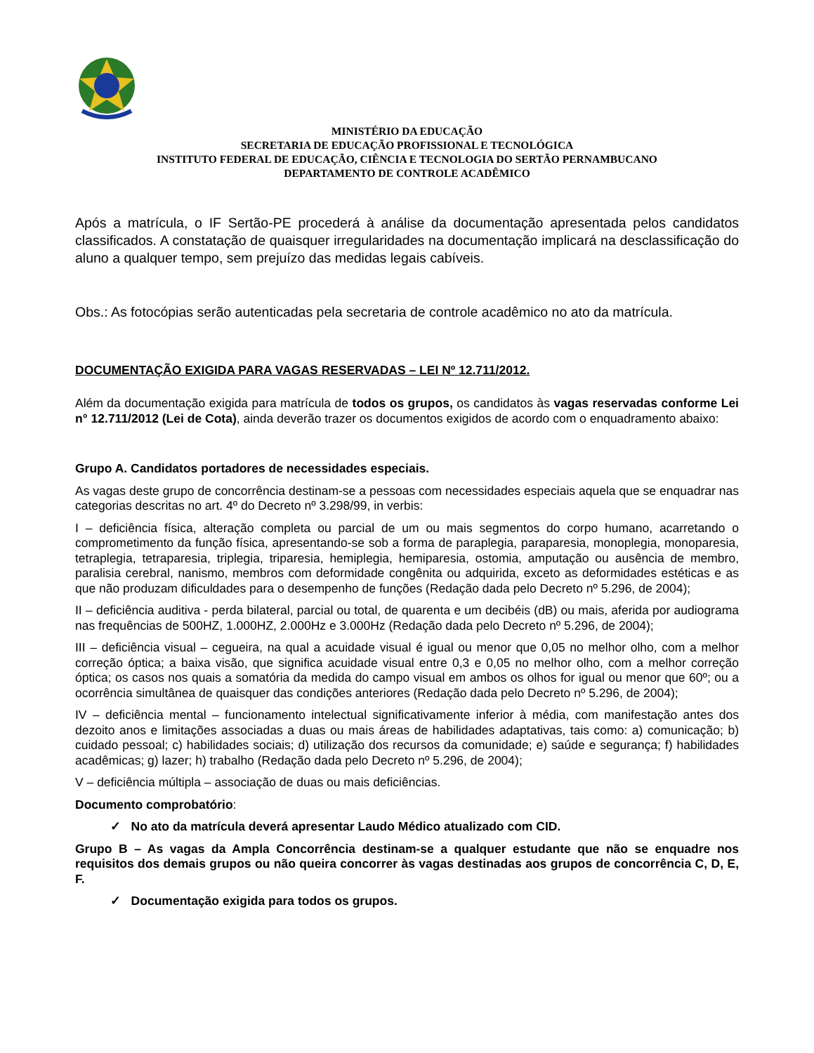MINISTÉRIO DA EDUCAÇÃO
SECRETARIA DE EDUCAÇÃO PROFISSIONAL E TECNOLÓGICA
INSTITUTO FEDERAL DE EDUCAÇÃO, CIÊNCIA E TECNOLOGIA DO SERTÃO PERNAMBUCANO
DEPARTAMENTO DE CONTROLE ACADÊMICO
Após a matrícula, o IF Sertão-PE procederá à análise da documentação apresentada pelos candidatos classificados. A constatação de quaisquer irregularidades na documentação implicará na desclassificação do aluno a qualquer tempo, sem prejuízo das medidas legais cabíveis.
Obs.: As fotocópias serão autenticadas pela secretaria de controle acadêmico no ato da matrícula.
DOCUMENTAÇÃO EXIGIDA PARA VAGAS RESERVADAS – LEI Nº 12.711/2012.
Além da documentação exigida para matrícula de todos os grupos, os candidatos às vagas reservadas conforme Lei n° 12.711/2012 (Lei de Cota), ainda deverão trazer os documentos exigidos de acordo com o enquadramento abaixo:
Grupo A. Candidatos portadores de necessidades especiais.
As vagas deste grupo de concorrência destinam-se a pessoas com necessidades especiais aquela que se enquadrar nas categorias descritas no art. 4º do Decreto nº 3.298/99, in verbis:
I – deficiência física, alteração completa ou parcial de um ou mais segmentos do corpo humano, acarretando o comprometimento da função física, apresentando-se sob a forma de paraplegia, paraparesia, monoplegia, monoparesia, tetraplegia, tetraparesia, triplegia, triparesia, hemiplegia, hemiparesia, ostomia, amputação ou ausência de membro, paralisia cerebral, nanismo, membros com deformidade congênita ou adquirida, exceto as deformidades estéticas e as que não produzam dificuldades para o desempenho de funções (Redação dada pelo Decreto nº 5.296, de 2004);
II – deficiência auditiva - perda bilateral, parcial ou total, de quarenta e um decibéis (dB) ou mais, aferida por audiograma nas frequências de 500HZ, 1.000HZ, 2.000Hz e 3.000Hz (Redação dada pelo Decreto nº 5.296, de 2004);
III – deficiência visual – cegueira, na qual a acuidade visual é igual ou menor que 0,05 no melhor olho, com a melhor correção óptica; a baixa visão, que significa acuidade visual entre 0,3 e 0,05 no melhor olho, com a melhor correção óptica; os casos nos quais a somatória da medida do campo visual em ambos os olhos for igual ou menor que 60º; ou a ocorrência simultânea de quaisquer das condições anteriores (Redação dada pelo Decreto nº 5.296, de 2004);
IV – deficiência mental – funcionamento intelectual significativamente inferior à média, com manifestação antes dos dezoito anos e limitações associadas a duas ou mais áreas de habilidades adaptativas, tais como: a) comunicação; b) cuidado pessoal; c) habilidades sociais; d) utilização dos recursos da comunidade; e) saúde e segurança; f) habilidades acadêmicas; g) lazer; h) trabalho (Redação dada pelo Decreto nº 5.296, de 2004);
V – deficiência múltipla – associação de duas ou mais deficiências.
Documento comprobatório:
✓ No ato da matrícula deverá apresentar Laudo Médico atualizado com CID.
Grupo B – As vagas da Ampla Concorrência destinam-se a qualquer estudante que não se enquadre nos requisitos dos demais grupos ou não queira concorrer às vagas destinadas aos grupos de concorrência C, D, E, F.
✓ Documentação exigida para todos os grupos.